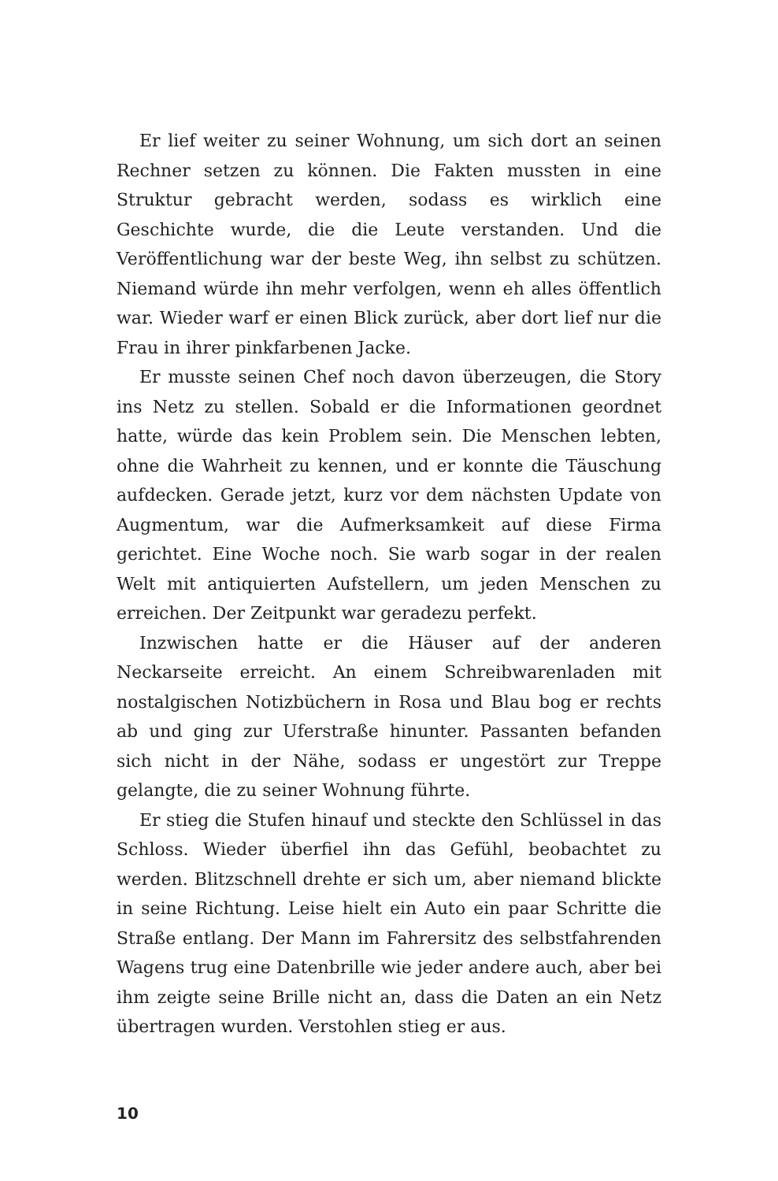Er lief weiter zu seiner Wohnung, um sich dort an seinen Rechner setzen zu können. Die Fakten mussten in eine Struktur gebracht werden, sodass es wirklich eine Geschichte wurde, die die Leute verstanden. Und die Veröffentlichung war der beste Weg, ihn selbst zu schützen. Niemand würde ihn mehr verfolgen, wenn eh alles öffentlich war. Wieder warf er einen Blick zurück, aber dort lief nur die Frau in ihrer pinkfarbenen Jacke.
Er musste seinen Chef noch davon überzeugen, die Story ins Netz zu stellen. Sobald er die Informationen geordnet hatte, würde das kein Problem sein. Die Menschen lebten, ohne die Wahrheit zu kennen, und er konnte die Täuschung aufdecken. Gerade jetzt, kurz vor dem nächsten Update von Augmentum, war die Aufmerksamkeit auf diese Firma gerichtet. Eine Woche noch. Sie warb sogar in der realen Welt mit antiquierten Aufstellern, um jeden Menschen zu erreichen. Der Zeitpunkt war geradezu perfekt.
Inzwischen hatte er die Häuser auf der anderen Neckarseite erreicht. An einem Schreibwarenladen mit nostalgischen Notizbüchern in Rosa und Blau bog er rechts ab und ging zur Uferstraße hinunter. Passanten befanden sich nicht in der Nähe, sodass er ungestört zur Treppe gelangte, die zu seiner Wohnung führte.
Er stieg die Stufen hinauf und steckte den Schlüssel in das Schloss. Wieder überfiel ihn das Gefühl, beobachtet zu werden. Blitzschnell drehte er sich um, aber niemand blickte in seine Richtung. Leise hielt ein Auto ein paar Schritte die Straße entlang. Der Mann im Fahrersitz des selbstfahrenden Wagens trug eine Datenbrille wie jeder andere auch, aber bei ihm zeigte seine Brille nicht an, dass die Daten an ein Netz übertragen wurden. Verstohlen stieg er aus.
10